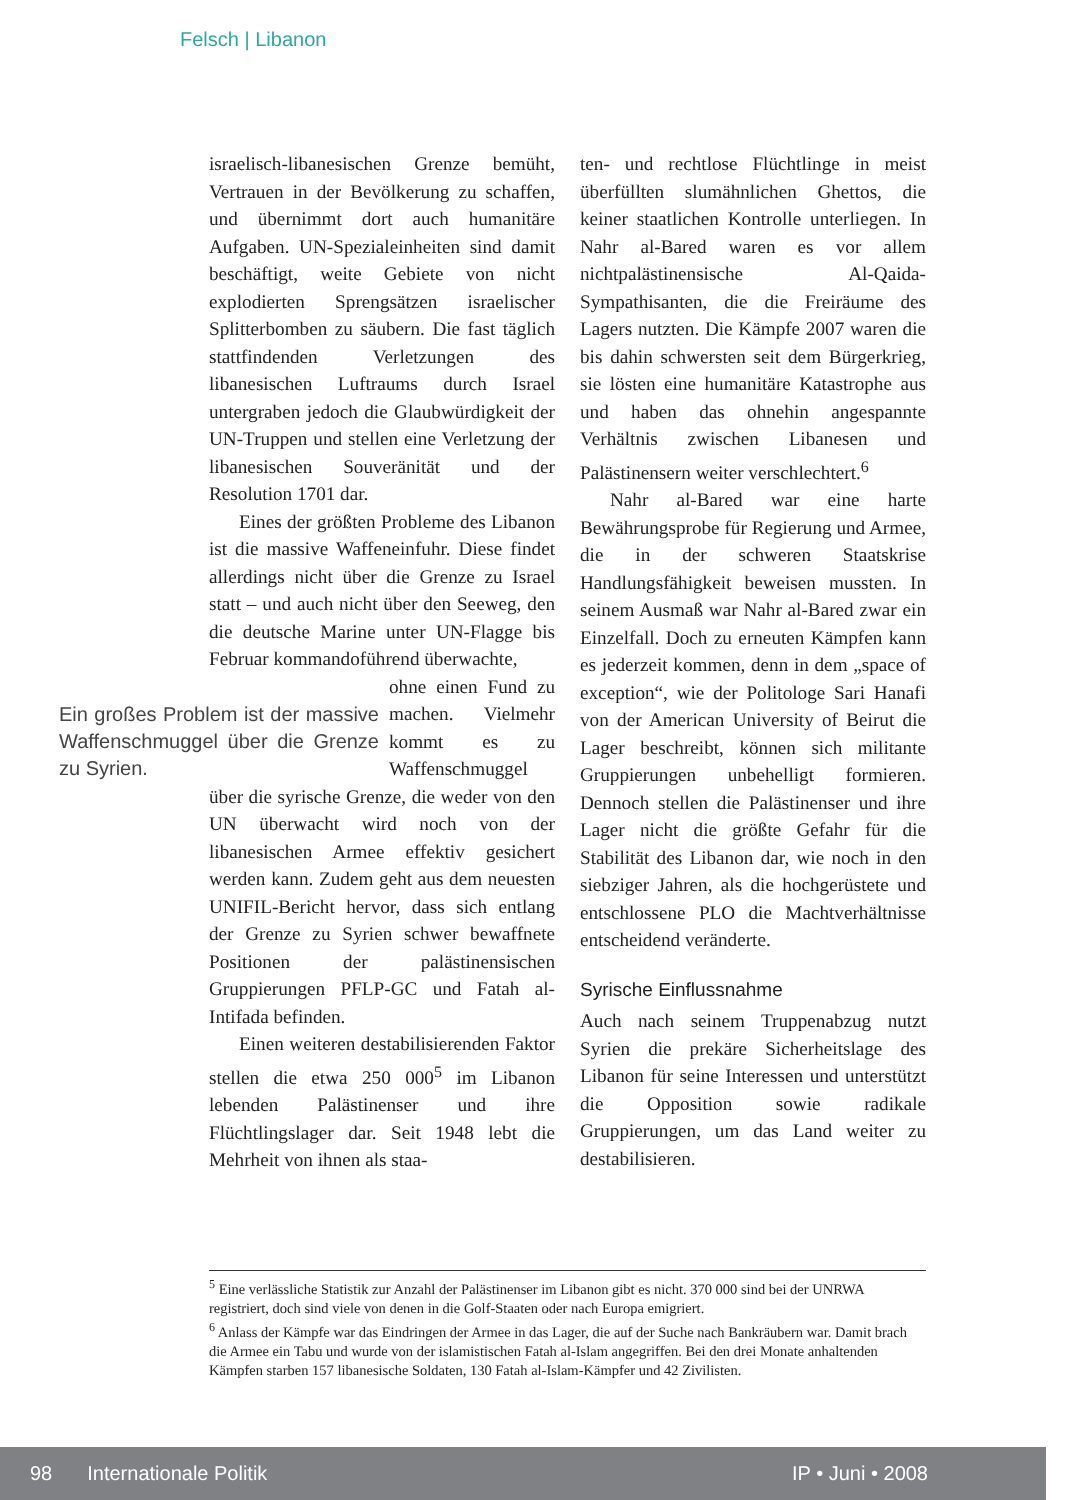Felsch | Libanon
israelisch-libanesischen Grenze bemüht, Vertrauen in der Bevölkerung zu schaffen, und übernimmt dort auch humanitäre Aufgaben. UN-Spezialeinheiten sind damit beschäftigt, weite Gebiete von nicht explodierten Sprengsätzen israelischer Splitterbomben zu säubern. Die fast täglich stattfindenden Verletzungen des libanesischen Luftraums durch Israel untergraben jedoch die Glaubwürdigkeit der UN-Truppen und stellen eine Verletzung der libanesischen Souveränität und der Resolution 1701 dar.
Eines der größten Probleme des Libanon ist die massive Waffeneinfuhr. Diese findet allerdings nicht über die Grenze zu Israel statt – und auch nicht über den Seeweg, den die deutsche Marine unter UN-Flagge bis Februar kommandoführend überwachte,
Ein großes Problem ist der massive Waffenschmuggel über die Grenze zu Syrien.
ohne einen Fund zu machen. Vielmehr kommt es zu Waffenschmuggel über die syrische Grenze, die weder von den UN überwacht wird noch von der libanesischen Armee effektiv gesichert werden kann. Zudem geht aus dem neuesten UNIFIL-Bericht hervor, dass sich entlang der Grenze zu Syrien schwer bewaffnete Positionen der palästinensischen Gruppierungen PFLP-GC und Fatah al-Intifada befinden.
Einen weiteren destabilisierenden Faktor stellen die etwa 250 000<sup>5</sup> im Libanon lebenden Palästinenser und ihre Flüchtlingslager dar. Seit 1948 lebt die Mehrheit von ihnen als staa-
ten- und rechtlose Flüchtlinge in meist überfüllten slumähnlichen Ghettos, die keiner staatlichen Kontrolle unterliegen. In Nahr al-Bared waren es vor allem nichtpalästinensische Al-Qaida-Sympathisanten, die die Freiräume des Lagers nutzten. Die Kämpfe 2007 waren die bis dahin schwersten seit dem Bürgerkrieg, sie lösten eine humanitäre Katastrophe aus und haben das ohnehin angespannte Verhältnis zwischen Libanesen und Palästinensern weiter verschlechtert.<sup>6</sup>
Nahr al-Bared war eine harte Bewährungsprobe für Regierung und Armee, die in der schweren Staatskrise Handlungsfähigkeit beweisen mussten. In seinem Ausmaß war Nahr al-Bared zwar ein Einzelfall. Doch zu erneuten Kämpfen kann es jederzeit kommen, denn in dem „space of exception“, wie der Politologe Sari Hanafi von der American University of Beirut die Lager beschreibt, können sich militante Gruppierungen unbehelligt formieren. Dennoch stellen die Palästinenser und ihre Lager nicht die größte Gefahr für die Stabilität des Libanon dar, wie noch in den siebziger Jahren, als die hochgerüstete und entschlossene PLO die Machtverhältnisse entscheidend veränderte.
Syrische Einflussnahme
Auch nach seinem Truppenabzug nutzt Syrien die prekäre Sicherheitslage des Libanon für seine Interessen und unterstützt die Opposition sowie radikale Gruppierungen, um das Land weiter zu destabilisieren.
<sup>5</sup> Eine verlässliche Statistik zur Anzahl der Palästinenser im Libanon gibt es nicht. 370 000 sind bei der UNRWA registriert, doch sind viele von denen in die Golf-Staaten oder nach Europa emigriert.
<sup>6</sup> Anlass der Kämpfe war das Eindringen der Armee in das Lager, die auf der Suche nach Bankräubern war. Damit brach die Armee ein Tabu und wurde von der islamistischen Fatah al-Islam angegriffen. Bei den drei Monate anhaltenden Kämpfen starben 157 libanesische Soldaten, 130 Fatah al-Islam-Kämpfer und 42 Zivilisten.
98 Internationale Politik IP • Juni • 2008